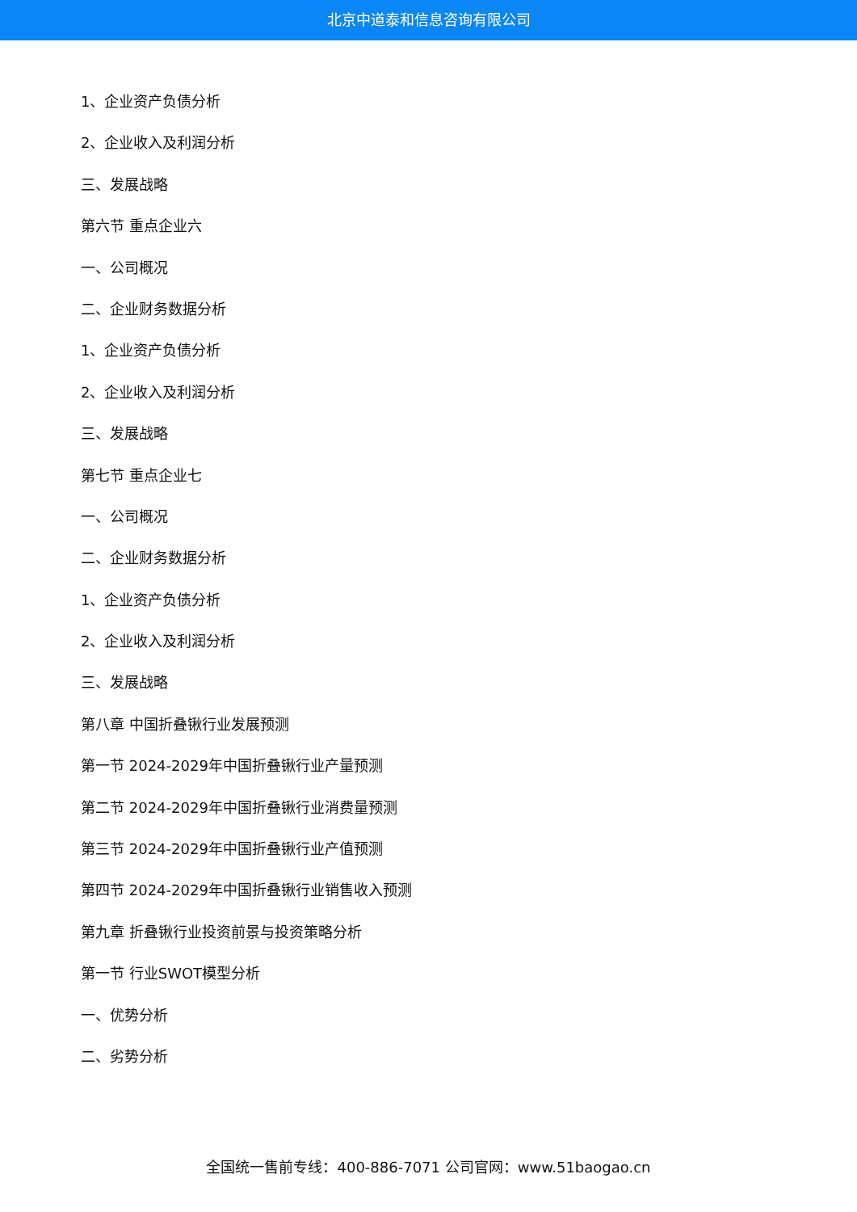北京中道泰和信息咨询有限公司
1、企业资产负债分析
2、企业收入及利润分析
三、发展战略
第六节 重点企业六
一、公司概况
二、企业财务数据分析
1、企业资产负债分析
2、企业收入及利润分析
三、发展战略
第七节 重点企业七
一、公司概况
二、企业财务数据分析
1、企业资产负债分析
2、企业收入及利润分析
三、发展战略
第八章 中国折叠锹行业发展预测
第一节 2024-2029年中国折叠锹行业产量预测
第二节 2024-2029年中国折叠锹行业消费量预测
第三节 2024-2029年中国折叠锹行业产值预测
第四节 2024-2029年中国折叠锹行业销售收入预测
第九章 折叠锹行业投资前景与投资策略分析
第一节 行业SWOT模型分析
一、优势分析
二、劣势分析
全国统一售前专线：400-886-7071 公司官网：www.51baogao.cn